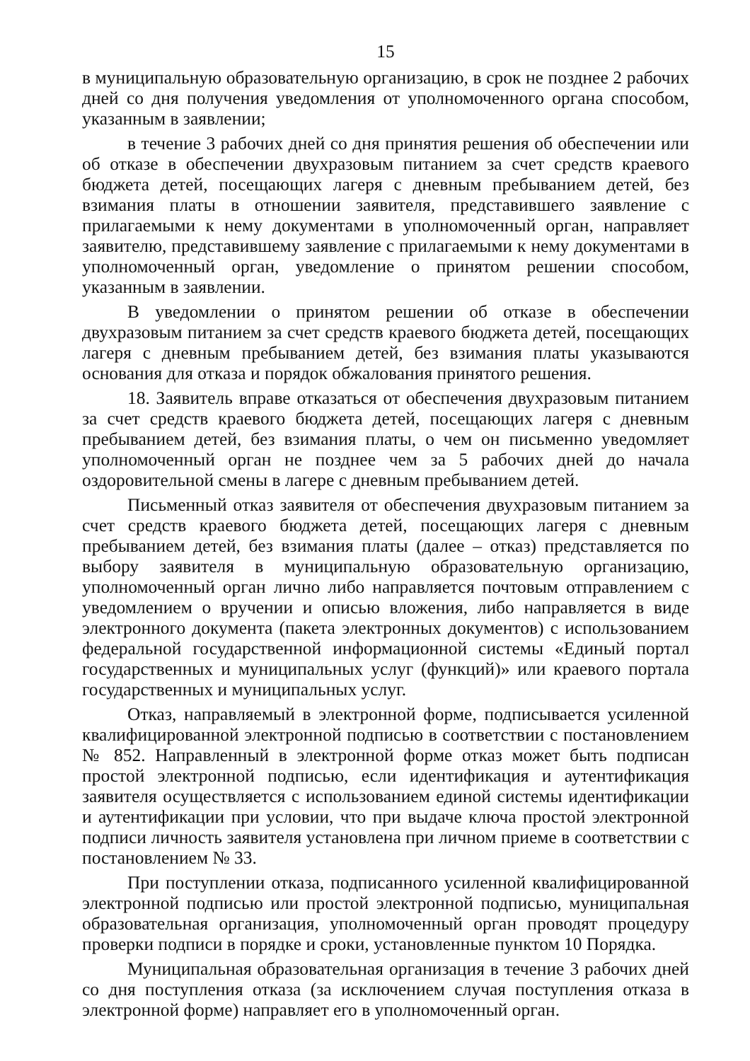15
в муниципальную образовательную организацию, в срок не позднее 2 рабочих дней со дня получения уведомления от уполномоченного органа способом, указанным в заявлении;
в течение 3 рабочих дней со дня принятия решения об обеспечении или об отказе в обеспечении двухразовым питанием за счет средств краевого бюджета детей, посещающих лагеря с дневным пребыванием детей, без взимания платы в отношении заявителя, представившего заявление с прилагаемыми к нему документами в уполномоченный орган, направляет заявителю, представившему заявление с прилагаемыми к нему документами в уполномоченный орган, уведомление о принятом решении способом, указанным в заявлении.
В уведомлении о принятом решении об отказе в обеспечении двухразовым питанием за счет средств краевого бюджета детей, посещающих лагеря с дневным пребыванием детей, без взимания платы указываются основания для отказа и порядок обжалования принятого решения.
18. Заявитель вправе отказаться от обеспечения двухразовым питанием за счет средств краевого бюджета детей, посещающих лагеря с дневным пребыванием детей, без взимания платы, о чем он письменно уведомляет уполномоченный орган не позднее чем за 5 рабочих дней до начала оздоровительной смены в лагере с дневным пребыванием детей.
Письменный отказ заявителя от обеспечения двухразовым питанием за счет средств краевого бюджета детей, посещающих лагеря с дневным пребыванием детей, без взимания платы (далее – отказ) представляется по выбору заявителя в муниципальную образовательную организацию, уполномоченный орган лично либо направляется почтовым отправлением с уведомлением о вручении и описью вложения, либо направляется в виде электронного документа (пакета электронных документов) с использованием федеральной государственной информационной системы «Единый портал государственных и муниципальных услуг (функций)» или краевого портала государственных и муниципальных услуг.
Отказ, направляемый в электронной форме, подписывается усиленной квалифицированной электронной подписью в соответствии с постановлением № 852. Направленный в электронной форме отказ может быть подписан простой электронной подписью, если идентификация и аутентификация заявителя осуществляется с использованием единой системы идентификации и аутентификации при условии, что при выдаче ключа простой электронной подписи личность заявителя установлена при личном приеме в соответствии с постановлением № 33.
При поступлении отказа, подписанного усиленной квалифицированной электронной подписью или простой электронной подписью, муниципальная образовательная организация, уполномоченный орган проводят процедуру проверки подписи в порядке и сроки, установленные пунктом 10 Порядка.
Муниципальная образовательная организация в течение 3 рабочих дней со дня поступления отказа (за исключением случая поступления отказа в электронной форме) направляет его в уполномоченный орган.